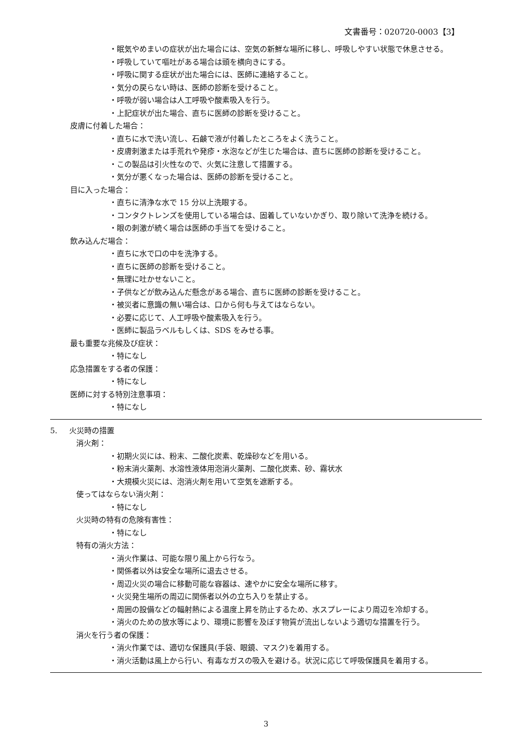文書番号：020720-0003【3】
・眠気やめまいの症状が出た場合には、空気の新鮮な場所に移し、呼吸しやすい状態で休息させる。
・呼吸していて嘔吐がある場合は頭を横向きにする。
・呼吸に関する症状が出た場合には、医師に連絡すること。
・気分の戻らない時は、医師の診断を受けること。
・呼吸が弱い場合は人工呼吸や酸素吸入を行う。
・上記症状が出た場合、直ちに医師の診断を受けること。
皮膚に付着した場合：
・直ちに水で洗い流し、石鹸で液が付着したところをよく洗うこと。
・皮膚刺激または手荒れや発疹・水泡などが生じた場合は、直ちに医師の診断を受けること。
・この製品は引火性なので、火気に注意して措置する。
・気分が悪くなった場合は、医師の診断を受けること。
目に入った場合：
・直ちに清浄な水で 15 分以上洗眼する。
・コンタクトレンズを使用している場合は、固着していないかぎり、取り除いて洗浄を続ける。
・眼の刺激が続く場合は医師の手当てを受けること。
飲み込んだ場合：
・直ちに水で口の中を洗浄する。
・直ちに医師の診断を受けること。
・無理に吐かせないこと。
・子供などが飲み込んだ懸念がある場合、直ちに医師の診断を受けること。
・被災者に意識の無い場合は、口から何も与えてはならない。
・必要に応じて、人工呼吸や酸素吸入を行う。
・医師に製品ラベルもしくは、SDS をみせる事。
最も重要な兆候及び症状：
・特になし
応急措置をする者の保護：
・特になし
医師に対する特別注意事項：
・特になし
5. 火災時の措置
消火剤：
・初期火災には、粉末、二酸化炭素、乾燥砂などを用いる。
・粉末消火薬剤、水溶性液体用泡消火薬剤、二酸化炭素、砂、霧状水
・大規模火災には、泡消火剤を用いて空気を遮断する。
使ってはならない消火剤：
・特になし
火災時の特有の危険有害性：
・特になし
特有の消火方法：
・消火作業は、可能な限り風上から行なう。
・関係者以外は安全な場所に退去させる。
・周辺火災の場合に移動可能な容器は、速やかに安全な場所に移す。
・火災発生場所の周辺に関係者以外の立ち入りを禁止する。
・周囲の設備などの輻射熱による温度上昇を防止するため、水スプレーにより周辺を冷却する。
・消火のための放水等により、環境に影響を及ぼす物質が流出しないよう適切な措置を行う。
消火を行う者の保護：
・消火作業では、適切な保護具(手袋、眼鏡、マスク)を着用する。
・消火活動は風上から行い、有毒なガスの吸入を避ける。状況に応じて呼吸保護具を着用する。
3